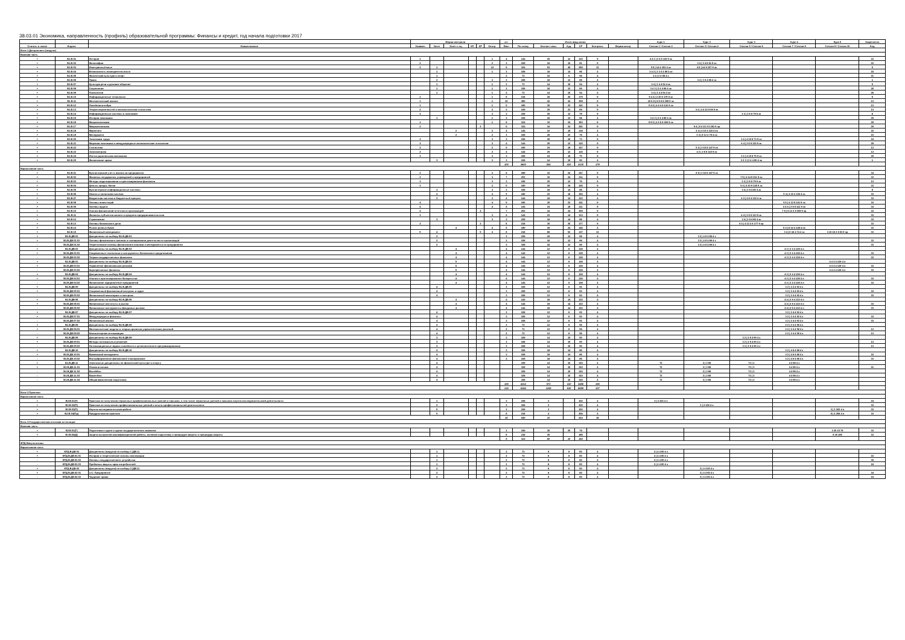38.03.01 Экономика, направленность (профиль) образовательной программы: Финансы и кредит, год начала подготовки 2017
| - | - | - | Форма контроля | | | | | | з.е. | Итого акад.часов | | | | | | Курс 1 | Курс 2 | Курс 3 | Курс 4 | Курс 5 | Закреплено |
| --- | --- | --- | --- | --- | --- | --- | --- | --- | --- | --- | --- | --- | --- | --- | --- | --- | --- | --- | --- | --- | --- |
| Считать в плане | Индекс | Наименование | Экзамен | Зачет | Зачет с оц. | КП | КР | Контр. | Факт | По плану | Контакт часы | Ауд. | СР | Контроль | Форма контр. | Сессия 1 / Сессия 2 | Сессия 3 / Сессия 4 | Сессия 5 / Сессия 6 | Сессия 7 / Сессия 8 | Сессия 9 / Сессия 10 | Код |
| Блок 1.Дисциплины (модули) | | | | | | | | | | | | | | | | | | | | | |
| Базовая часть | | | | | | | | | | | | | | | | | | | | | |
| + | Б1.Б.01 | История | 1 | | | | | 1 | 4 | 144 | 20 | 12 | 115 | 9 | | 4 4 2 / 2 4 8 115 9 эк | | | | | 22 |
| + | Б1.Б.02 | Философия | 2 | | | | | 2 | 3 | 108 | 18 | 10 | 81 | 9 | | | 3 4 / 2 4 8 81 9 эк | | | | 22 |
| + | Б1.Б.03 | Иностранный язык | 2 | 1 | | | | 12 | 9 | 324 | 52 | 40 | 259 | 13 | | 5 6 / 14 4 152 4 зк | 4 6 / 14 8 107 9 эк | | | | 5 |
| + | Б1.Б.04 | Безопасность жизнедеятельности | | 1 | | | | 1 | 3 | 108 | 18 | 14 | 86 | 4 | | 3 4 2 / 2 2 4 4 86 4 зк | | | | | 16 |
| + | Б1.Б.05 | Физическая культура и спорт | | 1 | | | | | 2 | 72 | 10 | 6 | 58 | 4 | | 2 4 / 2 4 58 4 з | | | | | 21 |
| + | Б1.Б.06 | Право | | 2 | | | | 2 | 3 | 108 | 16 | 12 | 88 | 4 | | | 3 4 / 2 6 4 88 4 зк | | | | 1 |
| + | Б1.Б.07 | Культура речи и деловое общение | | 1 | | | | 1 | 2 | 72 | 14 | 10 | 54 | 4 | | 2 4 / 2 4 4 54 4 зк | | | | | 5 |
| + | Б1.Б.08 | Социология | | 1 | | | | 1 | 3 | 108 | 16 | 12 | 88 | 4 | | 3 4 2 / 2 4 4 88 4 зк | | | | | 26 |
| + | Б1.Б.09 | Психология | | 1 | | | | 1 | 2 | 72 | 14 | 10 | 54 | 4 | | 2 4 / 2 4 4 54 4 зк | | | | | 26 |
| + | Б1.Б.10 | Информационные технологии | 1 | | | | | 1 | 6 | 216 | 28 | 20 | 179 | 9 | | 6 4 4 / 2 10 8 179 9 эк | | | | | 6 |
| + | Б1.Б.11 | Математический анализ | 1 | | | | | 1 | 10 | 360 | 42 | 34 | 309 | 9 | | 10 6 8 / 8 6 6 8 309 9 эк | | | | | 13 |
| + | Б1.Б.12 | Линейная алгебра | 1 | | | | | 1 | 5 | 180 | 30 | 22 | 141 | 9 | | 5 4 6 / 4 4 4 8 141 9 эк | | | | | 13 |
| + | Б1.Б.13 | Теория вероятностей и математическая статистика | 2 | | | | | 2 | 3 | 108 | 20 | 23 | 69 | 9 | | | 3 4 / 4 4 10 8 69 9 эк | | | | 13 |
| + | Б1.Б.14 | Информационные системы в экономике | 3 | | | | | 3 | 3 | 108 | 20 | 12 | 79 | 9 | | | | 3 2 / 2 8 8 79 9 эк | | | 6 |
| + | Б1.Б.15 | История экономики | | 1 | | | | 1 | 3 | 108 | 16 | 12 | 88 | 4 | | 3 4 2 / 2 4 4 88 4 зк | | | | | 29 |
| + | Б1.Б.16 | Микроэкономика | 1 | | | | | 1 | 9 | 324 | 32 | 24 | 283 | 9 | | 9 6 6 / 4 2 6 8 283 9 эк | | | | | 29 |
| + | Б1.Б.17 | Макроэкономика | 2 | | | | 2 | | 9 | 324 | 34 | 24 | 281 | 9 | | | 9 4 / 6 4 10 2 8 281 9 эр | | | | 29 |
| + | Б1.Б.18 | Маркетинг | | | 2 | | | 2 | 4 | 144 | 22 | 18 | 118 | 4 | | | 4 4 / 4 10 4 118 4 ок | | | | 32 |
| + | Б1.Б.19 | Менеджмент | | | 2 | | | 2 | 3 | 108 | 26 | 22 | 78 | 4 | | | 3 4 / 6 12 4 78 4 ок | | | | 10 |
| + | Б1.Б.20 | Экономика труда | 3 | | | | | 3 | 3 | 108 | 26 | 18 | 73 | 9 | | | | 3 4 / 4 10 8 73 9 эк | | | 24 |
| + | Б1.Б.21 | Мировая экономика и международные экономические отношения | 3 | | | | | 3 | 4 | 144 | 20 | 12 | 115 | 9 | | | | 4 4 / 2 6 8 115 9 эк | | | 29 |
| + | Б1.Б.22 | Статистика | 2 | | | | | 2 | 5 | 180 | 24 | 16 | 147 | 9 | | | 5 4 / 2 10 8 147 9 эк | | | | 13 |
| + | Б1.Б.23 | Эконометрика | 2 | | | | | 2 | 4 | 144 | 20 | 12 | 115 | 9 | | | 4 2 / 2 8 8 115 9 эк | | | | 13 |
| + | Б1.Б.24 | Институциональная экономика | 3 | | | | | 3 | 3 | 108 | 24 | 16 | 75 | 9 | | | | 3 2 / 4 10 8 75 9 эк | | | 29 |
| + | Б1.Б.25 | Финансовое право | | 3 | | | | 3 | 3 | 108 | 14 | 10 | 90 | 4 | | | | 3 2 2 / 2 4 4 90 4 зк | | | 1 |
| | | | | | | | | | 100 | 3600 | 506 | 420 | 3125 | 179 | | | | | | | |
| Вариативная часть | | | | | | | | | | | | | | | | | | | | | |
| + | Б1.В.01 | Бухгалтерский учет и анализ на предприятии | 2 | | | | | 2 | 8 | 288 | 32 | 24 | 247 | 9 | | | 8 6 / 2 16 8 247 9 эк | | | | 34 |
| + | Б1.В.02 | Финансы государства, учреждений и предприятий | 3 | | | | | 3 | 7 | 252 | 32 | 24 | 211 | 9 | | | | 7 6 / 4 14 8 211 9 эк | | | 33 |
| + | Б1.В.03 | Методы моделирования и прогнозирования финансов | 3 | | | | | 3 | 3 | 108 | 20 | 12 | 79 | 9 | | | | 3 2 / 2 8 8 79 9 эк | | | 13 |
| + | Б1.В.04 | Деньги, кредит, банки | 3 | | | | | 3 | 5 | 180 | 26 | 18 | 145 | 9 | | | | 5 4 / 4 10 8 145 9 эк | | | 33 |
| + | Б1.В.05 | Бухгалтерские информационные системы | | 3 | | | | 3 | 3 | 108 | 18 | 14 | 86 | 4 | | | | 3 4 / 2 8 4 86 4 зк | | | 6 |
| + | Б1.В.06 | Налоги и налоговая система | | 4 | | | | 4 | 5 | 180 | 22 | 18 | 154 | 4 | | | | | 5 4 / 4 10 4 154 4 зк | | 33 |
| + | Б1.В.07 | Бюджетная система и бюджетный процесс | | 3 | | | | 3 | 4 | 144 | 18 | 14 | 122 | 4 | | | | 4 2 / 4 8 4 122 4 зк | | | 33 |
| + | Б1.В.08 | Основы инвестиций | 4 | | | | | 4 | 5 | 180 | 30 | 22 | 141 | 9 | | | | | 5 6 / 4 12 8 141 9 эк | | 33 |
| + | Б1.В.09 | Основы аудита | 4 | | | | | 4 | 4 | 144 | 24 | 16 | 111 | 9 | | | | | 4 4 4 / 2 6 8 111 9 эк | | 34 |
| + | Б1.В.10 | Анализ финансовой отчетности организаций | 4 | | | | 4 | | 7 | 252 | 34 | 24 | 209 | 9 | | | | | 7 6 / 6 12 2 8 209 9 эр | | 33 |
| + | Б1.В.11 | Финансы субъектов малого и среднего предпринимательства | 3 | | | | | 3 | 4 | 144 | 22 | 14 | 113 | 9 | | | | 4 4 / 2 8 8 113 9 эк | | | 33 |
| + | Б1.В.12 | Страхование | | 3 | | | | 3 | 3 | 108 | 18 | 14 | 86 | 4 | | | | 3 4 / 2 8 4 86 4 зк | | | 33 |
| + | Б1.В.13 | Основы банковского дела | 3 | | | | 3 | | 6 | 216 | 30 | 20 | 177 | 9 | | | | 6 4 / 4 12 2 8 177 9 эр | | | 33 |
| + | Б1.В.14 | Рынок ценных бумаг | | | 4 | | | 4 | 5 | 180 | 28 | 24 | 148 | 4 | | | | | 5 4 / 6 14 4 148 4 ок | | 33 |
| + | Б1.В.15 | Финансовый менеджмент | 5 | 4 | | | 5 | 4 | 6 | 216 | 66 | 52 | 137 | 13 | | | | | 3 4 / 6 16 4 74 4 зк | 3 10 16 2 8 63 9 эр | 33 |
| + | Б1.В.ДВ.01 | Дисциплины по выбору Б1.В.ДВ.01 | | 2 | | | | | 3 | 108 | 16 | 12 | 88 | 4 | | | 3 2 / 4 6 4 88 4 з | | | | |
| + | Б1.В.ДВ.01.01 | Основы финансового анализа и планирования деятельности организаций | | 2 | | | | | 3 | 108 | 16 | 12 | 88 | 4 | | | 3 2 / 4 6 4 88 4 з | | | | 33 |
| - | Б1.В.ДВ.01.02 | Теоретические основы финансового анализа и менеджмента на предприятии | | 2 | | | | | 3 | 108 | 16 | 12 | 88 | 4 | | | 3 2 / 4 6 4 88 4 з | | | | 33 |
| + | Б1.В.ДВ.02 | Дисциплины по выбору Б1.В.ДВ.02 | | | 4 | | | | 4 | 144 | 12 | 8 | 128 | 4 | | | | | 4 2 / 2 4 4 128 4 о | | |
| + | Б1.В.ДВ.02.01 | Современные технологии и инструменты банковского кредитования | | | 4 | | | | 4 | 144 | 12 | 8 | 128 | 4 | | | | | 4 2 / 2 4 4 128 4 о | | 33 |
| - | Б1.В.ДВ.02.02 | Теория государственных финансов | | | 4 | | | | 4 | 144 | 12 | 8 | 128 | 4 | | | | | 4 2 / 2 4 4 128 4 о | | 33 |
| + | Б1.В.ДВ.03 | Дисциплины по выбору Б1.В.ДВ.03 | | | 5 | | | | 4 | 144 | 12 | 8 | 128 | 4 | | | | | | 4 4 4 4 128 4 о | |
| + | Б1.В.ДВ.03.01 | Управление финансовыми рисками | | | 5 | | | | 4 | 144 | 12 | 8 | 128 | 4 | | | | | | 4 4 4 4 128 4 о | 33 |
| - | Б1.В.ДВ.03.02 | Корпоративные финансы | | | 5 | | | | 4 | 144 | 12 | 8 | 128 | 4 | | | | | | 4 4 4 4 128 4 о | 33 |
| + | Б1.В.ДВ.04 | Дисциплины по выбору Б1.В.ДВ.04 | | | 4 | | | | 4 | 144 | 12 | 8 | 128 | 4 | | | | | 4 2 / 2 4 4 128 4 о | | |
| + | Б1.В.ДВ.04.01 | Анализ и прогнозирование банкротства | | | 4 | | | | 4 | 144 | 12 | 8 | 128 | 4 | | | | | 4 2 / 2 4 4 128 4 о | | 33 |
| - | Б1.В.ДВ.04.02 | Финансовое оздоровление предприятий | | | 4 | | | | 4 | 144 | 12 | 8 | 128 | 4 | | | | | 4 2 / 2 4 4 128 4 о | | 33 |
| + | Б1.В.ДВ.05 | Дисциплины по выбору Б1.В.ДВ.05 | | 4 | | | | | 3 | 108 | 12 | 8 | 92 | 4 | | | | | 3 2 / 2 4 4 92 4 з | | |
| + | Б1.В.ДВ.05.01 | Современный финансовый контроль и аудит | | 4 | | | | | 3 | 108 | 12 | 8 | 92 | 4 | | | | | 3 2 / 2 4 4 92 4 з | | 33 |
| - | Б1.В.ДВ.05.02 | Финансовый мониторинг и контроль | | 4 | | | | | 3 | 108 | 12 | 8 | 92 | 4 | | | | | 3 2 / 2 4 4 92 4 з | | 33 |
| + | Б1.В.ДВ.06 | Дисциплины по выбору Б1.В.ДВ.06 | | | 4 | | | | 4 | 144 | 18 | 14 | 122 | 4 | | | | | 4 4 / 2 8 4 122 4 о | | |
| + | Б1.В.ДВ.06.01 | Финансовые институты и рынки | | | 4 | | | | 4 | 144 | 18 | 14 | 122 | 4 | | | | | 4 4 / 2 8 4 122 4 о | | 33 |
| - | Б1.В.ДВ.06.02 | Финансовые инструменты фондовых рынков | | | 4 | | | | 4 | 144 | 18 | 14 | 122 | 4 | | | | | 4 4 / 2 8 4 122 4 о | | 33 |
| + | Б1.В.ДВ.07 | Дисциплины по выбору Б1.В.ДВ.07 | | 4 | | | | | 3 | 108 | 12 | 8 | 92 | 4 | | | | | 3 2 / 2 4 4 92 4 з | | |
| + | Б1.В.ДВ.07.01 | Международные финансы | | 4 | | | | | 3 | 108 | 12 | 8 | 92 | 4 | | | | | 3 2 / 2 4 4 92 4 з | | 33 |
| - | Б1.В.ДВ.07.02 | Финансовый анализ | | 4 | | | | | 3 | 108 | 12 | 8 | 92 | 4 | | | | | 3 2 / 2 4 4 92 4 з | | 33 |
| + | Б1.В.ДВ.08 | Дисциплины по выбору Б1.В.ДВ.08 | | 4 | | | | | 2 | 72 | 12 | 8 | 56 | 4 | | | | | 2 2 / 2 4 4 56 4 з | | |
| + | Б1.В.ДВ.08.01 | Математические модели в теории принятия управленческих решений | | 4 | | | | | 2 | 72 | 12 | 8 | 56 | 4 | | | | | 2 2 / 2 4 4 56 4 з | | 13 |
| - | Б1.В.ДВ.08.02 | Компьютерная оптимизация | | 4 | | | | | 2 | 72 | 12 | 8 | 56 | 4 | | | | | 2 2 / 2 4 4 56 4 з | | 13 |
| + | Б1.В.ДВ.09 | Дисциплины по выбору Б1.В.ДВ.09 | | 3 | | | | | 3 | 108 | 14 | 10 | 90 | 4 | | | | 3 2 / 2 6 4 90 4 з | | | |
| + | Б1.В.ДВ.09.01 | Методы оптимальных решений | | 3 | | | | | 3 | 108 | 14 | 10 | 90 | 4 | | | | 3 2 / 2 6 4 90 4 з | | | 13 |
| - | Б1.В.ДВ.09.02 | Оптимизационные задачи линейного и целочисленного программирования | | 3 | | | | | 3 | 108 | 14 | 10 | 90 | 4 | | | | 3 2 / 2 6 4 90 4 з | | | 13 |
| + | Б1.В.ДВ.10 | Дисциплины по выбору Б1.В.ДВ.10 | | 4 | | | | | 3 | 108 | 18 | 14 | 86 | 4 | | | | | 3 2 / 4 8 4 86 4 з | | |
| + | Б1.В.ДВ.10.01 | Банковский менеджмент | | 4 | | | | | 3 | 108 | 18 | 14 | 86 | 4 | | | | | 3 2 / 4 8 4 86 4 з | | 33 |
| - | Б1.В.ДВ.10.02 | Внутрифирменное финансовое планирование | | 4 | | | | | 3 | 108 | 18 | 14 | 86 | 4 | | | | | 3 2 / 4 8 4 86 4 з | | 33 |
| + | Б1.В.ДВ.11 | Элективные дисциплины по физической культуре и спорту | | 4 | | | | | | 328 | 14 | 10 | 310 | 4 | | 72 | 2 / 2 68 | 72 / 2 | 4 4 98 4 з | | |
| + | Б1.В.ДВ.11.01 | Легкая атлетика | | 4 | | | | | | 328 | 14 | 10 | 310 | 4 | | 72 | 2 / 2 68 | 72 / 2 | 4 4 98 4 з | | 21 |
| - | Б1.В.ДВ.11.02 | Волейбол | | 4 | | | | | | 328 | 14 | 10 | 310 | 4 | | 72 | 2 / 2 68 | 72 / 2 | 4 4 98 4 з | | |
| - | Б1.В.ДВ.11.03 | Баскетбол | | 4 | | | | | | 328 | 14 | 10 | 310 | 4 | | 72 | 2 / 2 68 | 72 / 2 | 4 4 98 4 з | | |
| - | Б1.В.ДВ.11.04 | Общая физическая подготовка | | 4 | | | | | | 328 | 14 | 10 | 310 | 4 | | 72 | 2 / 2 68 | 72 / 2 | 4 4 98 4 з | | |
| | | | | | | | | | 108 | 4214 | 572 | 410 | 3486 | 158 | | | | | | | |
| | | | | | | | | | 216 | 8184 | 1158 | 830 | 6699 | 337 | | | | | | | |
| Блок 2.Практики | | | | | | | | | | | | | | | | | | | | | |
| Вариативная часть | | | | | | | | | | | | | | | | | | | | | |
| + | Б2.В.01(У) | Практика по получению первичных профессиональных умений и навыков, в том числе первичных умений и навыков научно-исследовательской деятельности | | 1 | | | | | 3 | 108 | 2 | | 102 | 4 | | 3 / 2 102 4 о | | | | | 24 |
| + | Б2.В.02(П) | Практика по получению профессиональных умений и опыта профессиональной деятельности | | 2 | | | | | 3 | 108 | 2 | | 102 | 4 | | | 3 / 2 102 4 о | | | | 33 |
| + | Б2.В.03(П) | Научно-исследовательская работа | | 5 | | | | | 3 | 108 | 2 | | 102 | 4 | | | | | | 3 / 2 102 4 о | 33 |
| + | Б2.В.04(Пд) | Преддипломная практика | | 5 | | | | | 6 | 216 | 4 | | 208 | 4 | | | | | | 6 / 4 208 4 о | 33 |
| | | | | | | | | | 15 | 540 | 10 | | 514 | 16 | | | | | | | |
| Блок 3.Государственная итоговая аттестация | | | | | | | | | | | | | | | | | | | | | |
| Базовая часть | | | | | | | | | | | | | | | | | | | | | |
| + | Б3.Б.01(Г) | Подготовка к сдаче и сдача государственного экзамена | | | | | | | 3 | 108 | 30 | 20 | 78 | | | | | | | 3 20 10 78 | 33 |
| + | Б3.Б.02(Д) | Защита выпускной квалификационной работы, включая подготовку к процедуре защиты и процедуру защиты | | | | | | | 6 | 216 | 30 | | 186 | | | | | | | 6 30 186 | 33 |
| | | | | | | | | | 9 | 324 | 60 | 20 | 264 | | | | | | | | |
| ФТД.Факультативы | | | | | | | | | | | | | | | | | | | | | |
| Вариативная часть | | | | | | | | | | | | | | | | | | | | | |
| + | ФТД.В.ДВ.01 | Дисциплины (модули) по выбору 1 (ДВ.1) | | 1 | | | | | 2 | 72 | 8 | 8 | 60 | 4 | | 2 / 4 4 60 4 з | | | | | |
| + | ФТД.В.ДВ.01.01 | История и теоретические основы кооперации | | 1 | | | | | 2 | 72 | 8 | 8 | 60 | 4 | | 2 / 4 4 60 4 з | | | | | 22 |
| - | ФТД.В.ДВ.01.02 | Основы государственного устройства | | 1 | | | | | 2 | 72 | 8 | 8 | 60 | 4 | | 2 / 4 4 60 4 з | | | | | 30 |
| - | ФТД.В.ДВ.01.03 | Проблемы защиты прав потребителей | | 1 | | | | | 2 | 72 | 8 | 8 | 60 | 4 | | 2 / 4 4 60 4 з | | | | | 18 |
| + | ФТД.В.ДВ.02 | Дисциплины (модули) по выбору 2 (ДВ.2) | | 2 | | | | | 2 | 72 | 8 | 8 | 60 | 4 | | | 2 / 4 4 60 4 з | | | | |
| + | ФТД.В.ДВ.02.01 | 1-С: Предприятие | | 2 | | | | | 2 | 72 | 8 | 8 | 60 | 4 | | | 2 / 4 4 60 4 з | | | | 34 |
| - | ФТД.В.ДВ.02.02 | Трудовое право | | 2 | | | | | 2 | 72 | 8 | 8 | 60 | 4 | | | 2 / 4 4 60 4 з | | | | 18 |